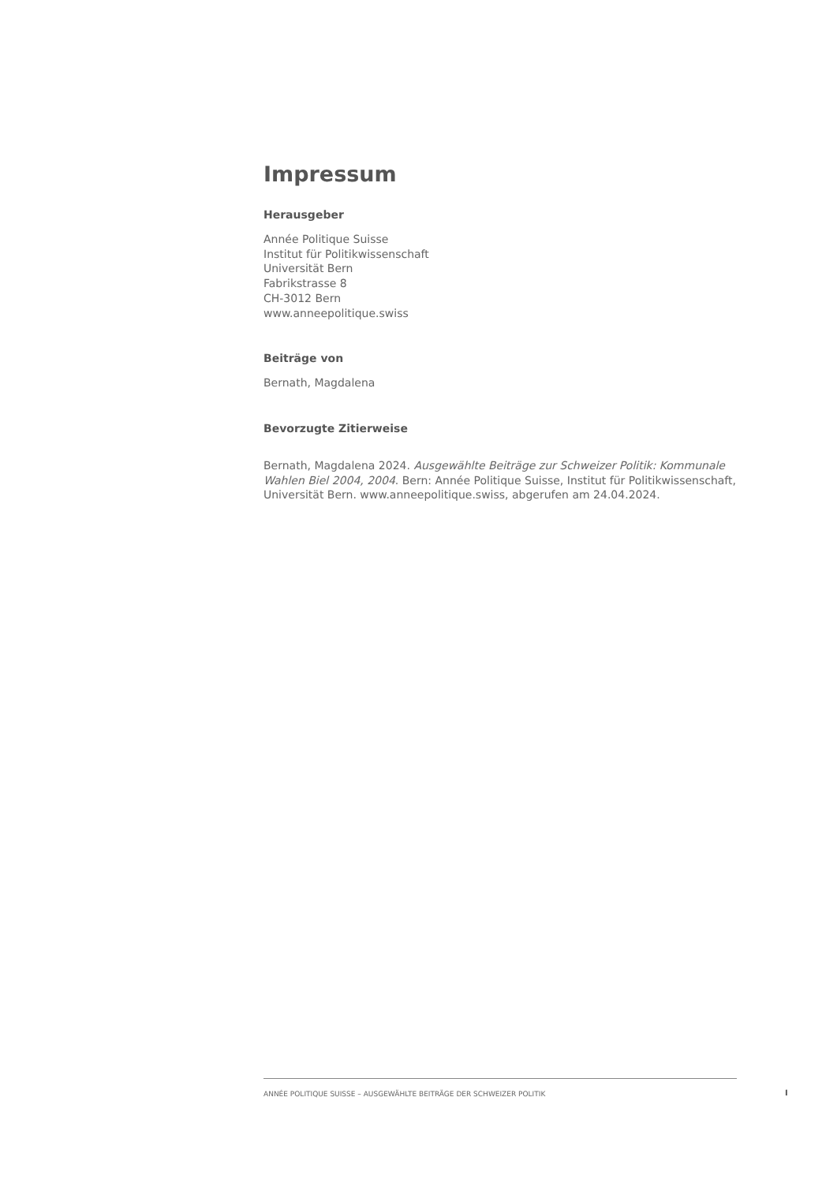Impressum
Herausgeber
Année Politique Suisse
Institut für Politikwissenschaft
Universität Bern
Fabrikstrasse 8
CH-3012 Bern
www.anneepolitique.swiss
Beiträge von
Bernath, Magdalena
Bevorzugte Zitierweise
Bernath, Magdalena 2024. Ausgewählte Beiträge zur Schweizer Politik: Kommunale Wahlen Biel 2004, 2004. Bern: Année Politique Suisse, Institut für Politikwissenschaft, Universität Bern. www.anneepolitique.swiss, abgerufen am 24.04.2024.
ANNÉE POLITIQUE SUISSE – AUSGEWÄHLTE BEITRÄGE DER SCHWEIZER POLITIK
I